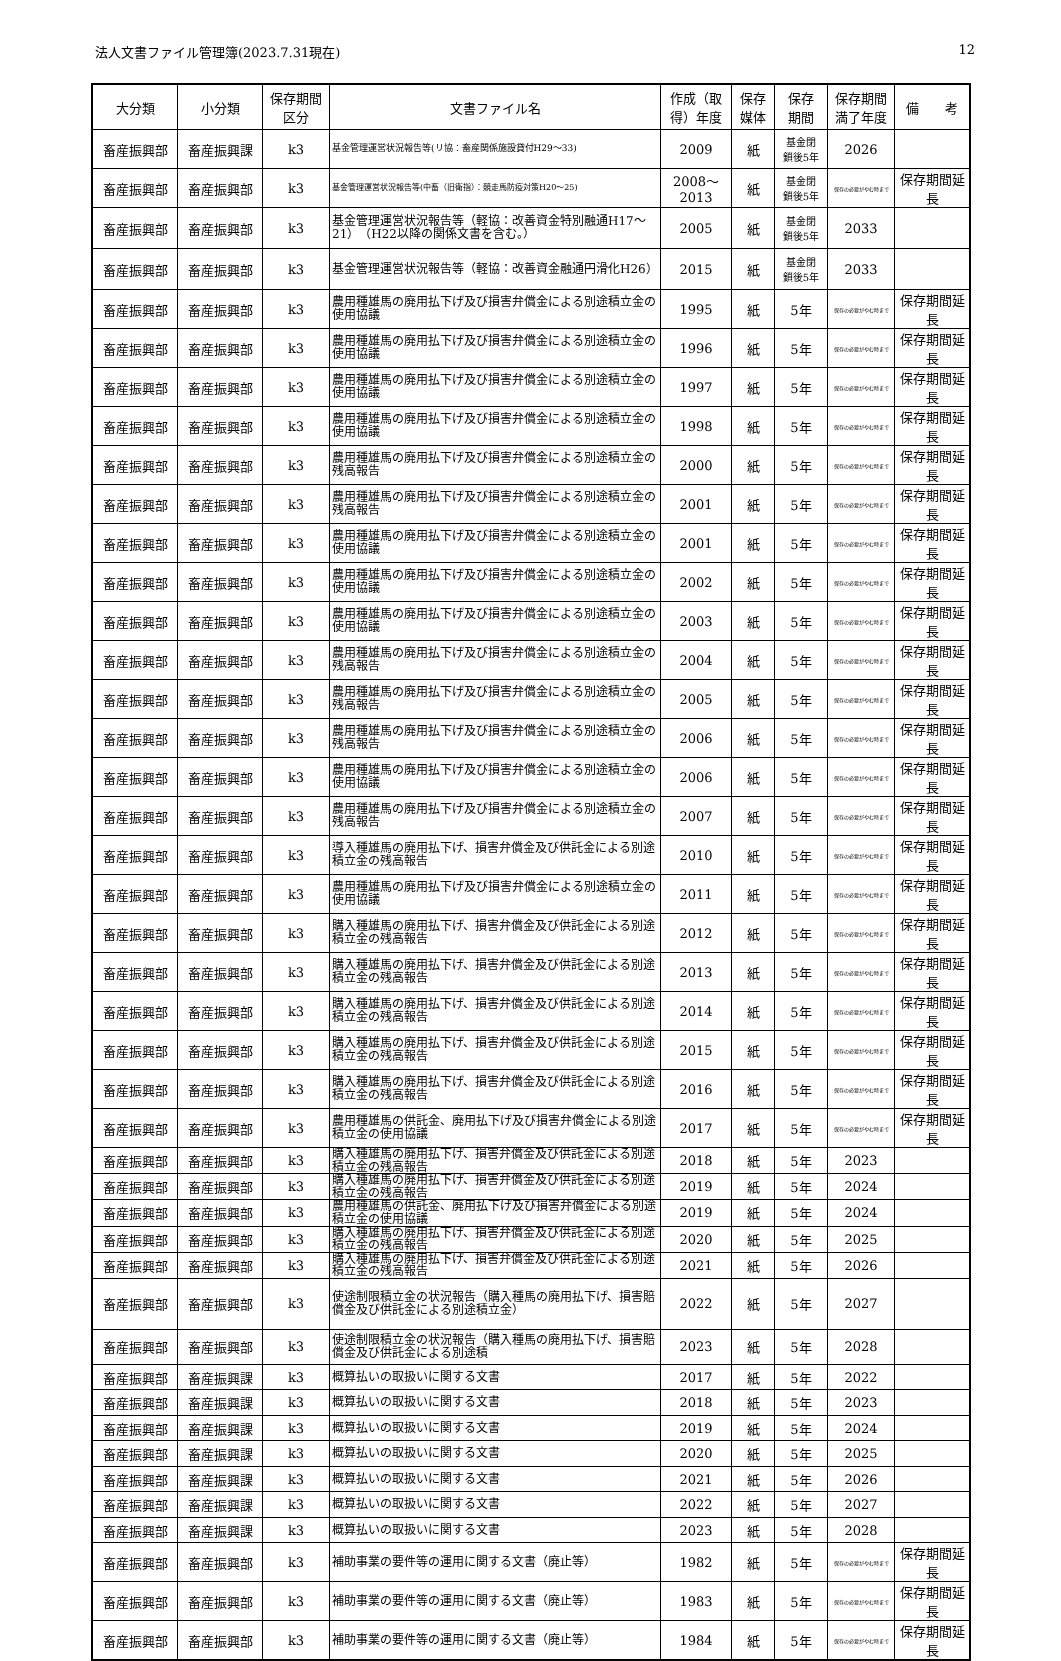法人文書ファイル管理簿(2023.7.31現在) 12
| 大分類 | 小分類 | 保存期間 区分 | 文書ファイル名 | 作成（取得）年度 | 保存 媒体 | 保存 期間 | 保存期間 満了年度 | 備 考 |
| --- | --- | --- | --- | --- | --- | --- | --- | --- |
| 畜産振興部 | 畜産振興課 | k3 | 基金管理運営状況報告等(リ協：畜産関係施設貸付H29～33) | 2009 | 紙 | 基金閉 鎖後5年 | 2026 | |
| 畜産振興部 | 畜産振興部 | k3 | 基金管理運営状況報告等(中畜（旧衛指）：競走馬防疫対策H20～25) | 2008～2013 | 紙 | 基金閉 鎖後5年 | 保存の必要がやむ時まで | 保存期間延長 |
| 畜産振興部 | 畜産振興部 | k3 | 基金管理運営状況報告等（軽協：改善資金特別融通H17～21）（H22以降の関係文書を含む。） | 2005 | 紙 | 基金閉 鎖後5年 | 2033 | |
| 畜産振興部 | 畜産振興部 | k3 | 基金管理運営状況報告等（軽協：改善資金融通円滑化H26） | 2015 | 紙 | 基金閉 鎖後5年 | 2033 | |
| 畜産振興部 | 畜産振興部 | k3 | 農用種雄馬の廃用払下げ及び損害弁償金による別途積立金の使用協議 | 1995 | 紙 | 5年 | 保存の必要がやむ時まで | 保存期間延長 |
| 畜産振興部 | 畜産振興部 | k3 | 農用種雄馬の廃用払下げ及び損害弁償金による別途積立金の使用協議 | 1996 | 紙 | 5年 | 保存の必要がやむ時まで | 保存期間延長 |
| 畜産振興部 | 畜産振興部 | k3 | 農用種雄馬の廃用払下げ及び損害弁償金による別途積立金の使用協議 | 1997 | 紙 | 5年 | 保存の必要がやむ時まで | 保存期間延長 |
| 畜産振興部 | 畜産振興部 | k3 | 農用種雄馬の廃用払下げ及び損害弁償金による別途積立金の使用協議 | 1998 | 紙 | 5年 | 保存の必要がやむ時まで | 保存期間延長 |
| 畜産振興部 | 畜産振興部 | k3 | 農用種雄馬の廃用払下げ及び損害弁償金による別途積立金の残高報告 | 2000 | 紙 | 5年 | 保存の必要がやむ時まで | 保存期間延長 |
| 畜産振興部 | 畜産振興部 | k3 | 農用種雄馬の廃用払下げ及び損害弁償金による別途積立金の残高報告 | 2001 | 紙 | 5年 | 保存の必要がやむ時まで | 保存期間延長 |
| 畜産振興部 | 畜産振興部 | k3 | 農用種雄馬の廃用払下げ及び損害弁償金による別途積立金の使用協議 | 2001 | 紙 | 5年 | 保存の必要がやむ時まで | 保存期間延長 |
| 畜産振興部 | 畜産振興部 | k3 | 農用種雄馬の廃用払下げ及び損害弁償金による別途積立金の使用協議 | 2002 | 紙 | 5年 | 保存の必要がやむ時まで | 保存期間延長 |
| 畜産振興部 | 畜産振興部 | k3 | 農用種雄馬の廃用払下げ及び損害弁償金による別途積立金の使用協議 | 2003 | 紙 | 5年 | 保存の必要がやむ時まで | 保存期間延長 |
| 畜産振興部 | 畜産振興部 | k3 | 農用種雄馬の廃用払下げ及び損害弁償金による別途積立金の残高報告 | 2004 | 紙 | 5年 | 保存の必要がやむ時まで | 保存期間延長 |
| 畜産振興部 | 畜産振興部 | k3 | 農用種雄馬の廃用払下げ及び損害弁償金による別途積立金の残高報告 | 2005 | 紙 | 5年 | 保存の必要がやむ時まで | 保存期間延長 |
| 畜産振興部 | 畜産振興部 | k3 | 農用種雄馬の廃用払下げ及び損害弁償金による別途積立金の残高報告 | 2006 | 紙 | 5年 | 保存の必要がやむ時まで | 保存期間延長 |
| 畜産振興部 | 畜産振興部 | k3 | 農用種雄馬の廃用払下げ及び損害弁償金による別途積立金の使用協議 | 2006 | 紙 | 5年 | 保存の必要がやむ時まで | 保存期間延長 |
| 畜産振興部 | 畜産振興部 | k3 | 農用種雄馬の廃用払下げ及び損害弁償金による別途積立金の残高報告 | 2007 | 紙 | 5年 | 保存の必要がやむ時まで | 保存期間延長 |
| 畜産振興部 | 畜産振興部 | k3 | 導入種雄馬の廃用払下げ、損害弁償金及び供託金による別途積立金の残高報告 | 2010 | 紙 | 5年 | 保存の必要がやむ時まで | 保存期間延長 |
| 畜産振興部 | 畜産振興部 | k3 | 農用種雄馬の廃用払下げ及び損害弁償金による別途積立金の使用協議 | 2011 | 紙 | 5年 | 保存の必要がやむ時まで | 保存期間延長 |
| 畜産振興部 | 畜産振興部 | k3 | 購入種雄馬の廃用払下げ、損害弁償金及び供託金による別途積立金の残高報告 | 2012 | 紙 | 5年 | 保存の必要がやむ時まで | 保存期間延長 |
| 畜産振興部 | 畜産振興部 | k3 | 購入種雄馬の廃用払下げ、損害弁償金及び供託金による別途積立金の残高報告 | 2013 | 紙 | 5年 | 保存の必要がやむ時まで | 保存期間延長 |
| 畜産振興部 | 畜産振興部 | k3 | 購入種雄馬の廃用払下げ、損害弁償金及び供託金による別途積立金の残高報告 | 2014 | 紙 | 5年 | 保存の必要がやむ時まで | 保存期間延長 |
| 畜産振興部 | 畜産振興部 | k3 | 購入種雄馬の廃用払下げ、損害弁償金及び供託金による別途積立金の残高報告 | 2015 | 紙 | 5年 | 保存の必要がやむ時まで | 保存期間延長 |
| 畜産振興部 | 畜産振興部 | k3 | 購入種雄馬の廃用払下げ、損害弁償金及び供託金による別途積立金の残高報告 | 2016 | 紙 | 5年 | 保存の必要がやむ時まで | 保存期間延長 |
| 畜産振興部 | 畜産振興部 | k3 | 農用種雄馬の供託金、廃用払下げ及び損害弁償金による別途積立金の使用協議 | 2017 | 紙 | 5年 | 保存の必要がやむ時まで | 保存期間延長 |
| 畜産振興部 | 畜産振興部 | k3 | 購入種雄馬の廃用払下げ、損害弁償金及び供託金による別途積立金の残高報告 | 2018 | 紙 | 5年 | 2023 | |
| 畜産振興部 | 畜産振興部 | k3 | 購入種雄馬の廃用払下げ、損害弁償金及び供託金による別途積立金の残高報告 | 2019 | 紙 | 5年 | 2024 | |
| 畜産振興部 | 畜産振興部 | k3 | 農用種雄馬の供託金、廃用払下げ及び損害弁償金による別途積立金の使用協議 | 2019 | 紙 | 5年 | 2024 | |
| 畜産振興部 | 畜産振興部 | k3 | 購入種雄馬の廃用払下げ、損害弁償金及び供託金による別途積立金の残高報告 | 2020 | 紙 | 5年 | 2025 | |
| 畜産振興部 | 畜産振興部 | k3 | 購入種雄馬の廃用払下げ、損害弁償金及び供託金による別途積立金の残高報告 | 2021 | 紙 | 5年 | 2026 | |
| 畜産振興部 | 畜産振興部 | k3 | 使途制限積立金の状況報告（購入種馬の廃用払下げ、損害賠償金及び供託金による別途積立金） | 2022 | 紙 | 5年 | 2027 | |
| 畜産振興部 | 畜産振興部 | k3 | 使途制限積立金の状況報告（購入種馬の廃用払下げ、損害賠償金及び供託金による別途積 | 2023 | 紙 | 5年 | 2028 | |
| 畜産振興部 | 畜産振興課 | k3 | 概算払いの取扱いに関する文書 | 2017 | 紙 | 5年 | 2022 | |
| 畜産振興部 | 畜産振興課 | k3 | 概算払いの取扱いに関する文書 | 2018 | 紙 | 5年 | 2023 | |
| 畜産振興部 | 畜産振興課 | k3 | 概算払いの取扱いに関する文書 | 2019 | 紙 | 5年 | 2024 | |
| 畜産振興部 | 畜産振興課 | k3 | 概算払いの取扱いに関する文書 | 2020 | 紙 | 5年 | 2025 | |
| 畜産振興部 | 畜産振興課 | k3 | 概算払いの取扱いに関する文書 | 2021 | 紙 | 5年 | 2026 | |
| 畜産振興部 | 畜産振興課 | k3 | 概算払いの取扱いに関する文書 | 2022 | 紙 | 5年 | 2027 | |
| 畜産振興部 | 畜産振興課 | k3 | 概算払いの取扱いに関する文書 | 2023 | 紙 | 5年 | 2028 | |
| 畜産振興部 | 畜産振興部 | k3 | 補助事業の要件等の運用に関する文書（廃止等） | 1982 | 紙 | 5年 | 保存の必要がやむ時まで | 保存期間延長 |
| 畜産振興部 | 畜産振興部 | k3 | 補助事業の要件等の運用に関する文書（廃止等） | 1983 | 紙 | 5年 | 保存の必要がやむ時まで | 保存期間延長 |
| 畜産振興部 | 畜産振興部 | k3 | 補助事業の要件等の運用に関する文書（廃止等） | 1984 | 紙 | 5年 | 保存の必要がやむ時まで | 保存期間延長 |